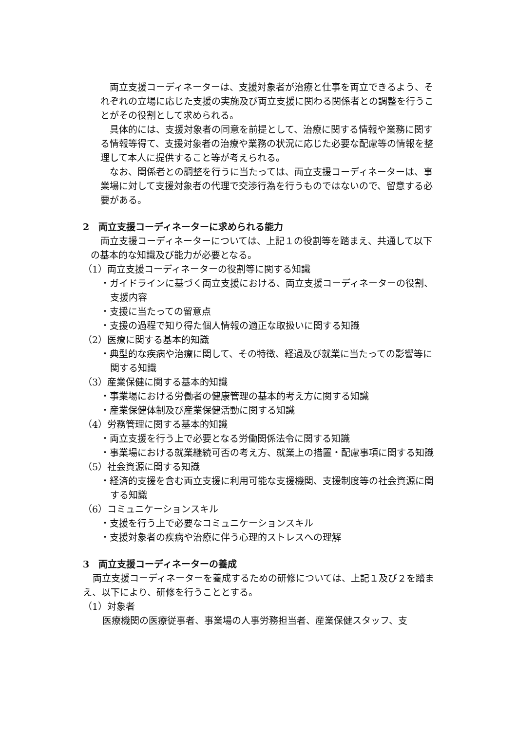両立支援コーディネーターは、支援対象者が治療と仕事を両立できるよう、それぞれの立場に応じた支援の実施及び両立支援に関わる関係者との調整を行うことがその役割として求められる。
具体的には、支援対象者の同意を前提として、治療に関する情報や業務に関する情報等得て、支援対象者の治療や業務の状況に応じた必要な配慮等の情報を整理して本人に提供すること等が考えられる。
なお、関係者との調整を行うに当たっては、両立支援コーディネーターは、事業場に対して支援対象者の代理で交渉行為を行うものではないので、留意する必要がある。
2　両立支援コーディネーターに求められる能力
両立支援コーディネーターについては、上記１の役割等を踏まえ、共通して以下の基本的な知識及び能力が必要となる。
（1）両立支援コーディネーターの役割等に関する知識
・ガイドラインに基づく両立支援における、両立支援コーディネーターの役割、支援内容
・支援に当たっての留意点
・支援の過程で知り得た個人情報の適正な取扱いに関する知識
（2）医療に関する基本的知識
・典型的な疾病や治療に関して、その特徴、経過及び就業に当たっての影響等に関する知識
（3）産業保健に関する基本的知識
・事業場における労働者の健康管理の基本的考え方に関する知識
・産業保健体制及び産業保健活動に関する知識
（4）労務管理に関する基本的知識
・両立支援を行う上で必要となる労働関係法令に関する知識
・事業場における就業継続可否の考え方、就業上の措置・配慮事項に関する知識
（5）社会資源に関する知識
・経済的支援を含む両立支援に利用可能な支援機関、支援制度等の社会資源に関する知識
（6）コミュニケーションスキル
・支援を行う上で必要なコミュニケーションスキル
・支援対象者の疾病や治療に伴う心理的ストレスへの理解
3　両立支援コーディネーターの養成
両立支援コーディネーターを養成するための研修については、上記１及び２を踏まえ、以下により、研修を行うこととする。
（1）対象者
医療機関の医療従事者、事業場の人事労務担当者、産業保健スタッフ、支